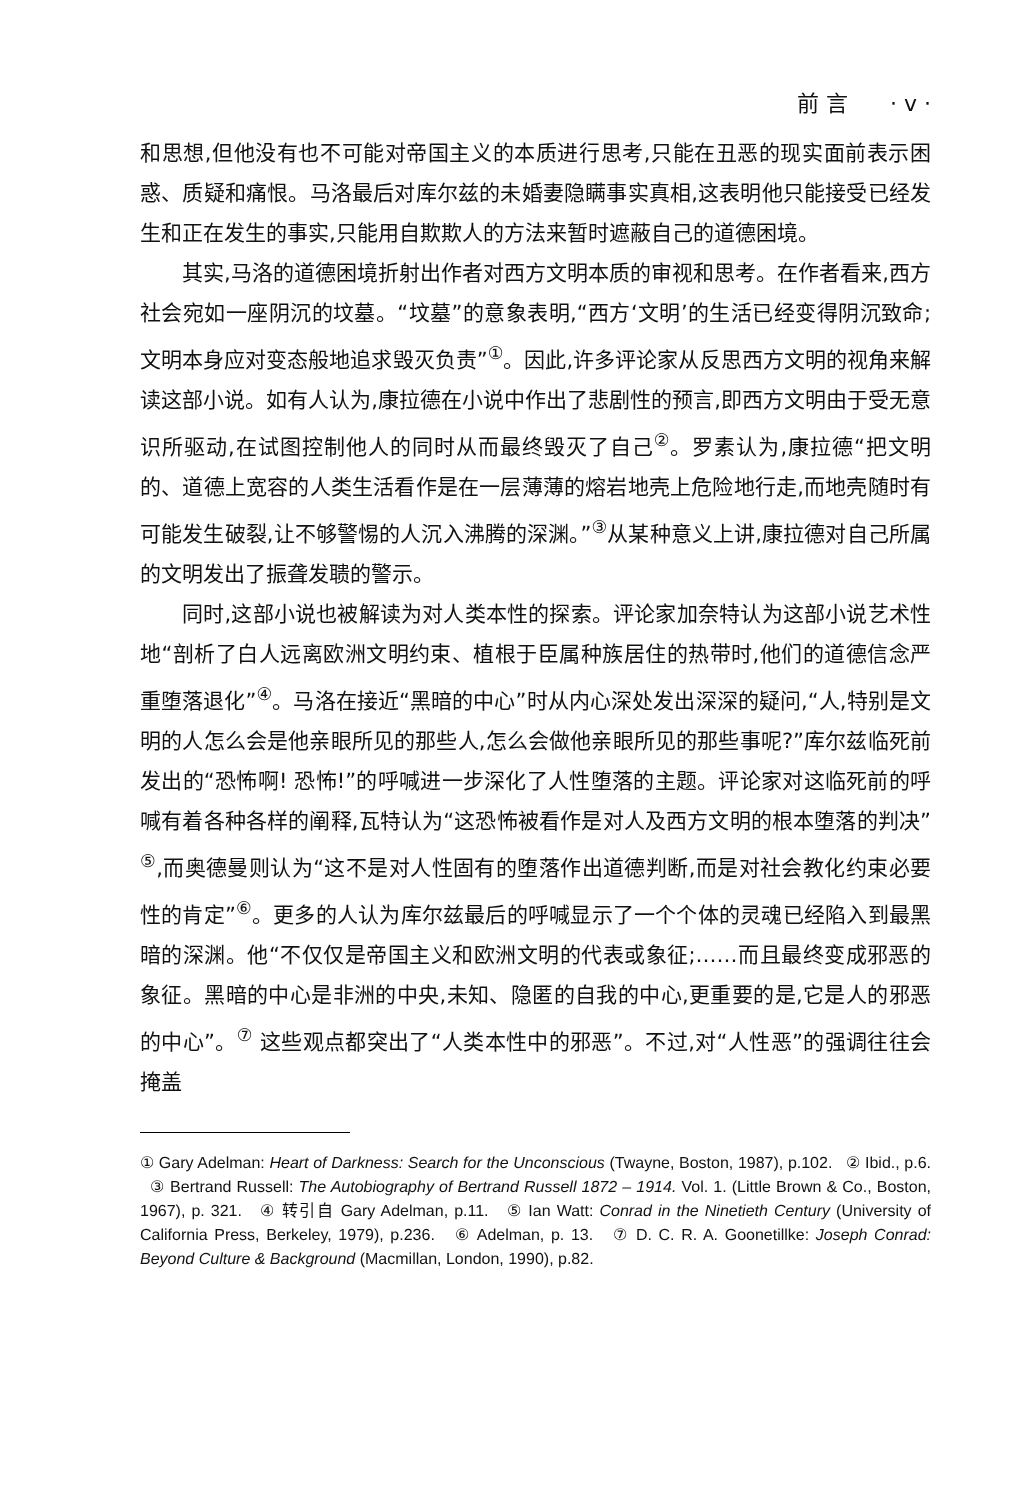前 言 · v ·
和思想,但他没有也不可能对帝国主义的本质进行思考,只能在丑恶的现实面前表示困惑、质疑和痛恨。马洛最后对库尔兹的未婚妻隐瞒事实真相,这表明他只能接受已经发生和正在发生的事实,只能用自欺欺人的方法来暂时遮蔽自己的道德困境。
其实,马洛的道德困境折射出作者对西方文明本质的审视和思考。在作者看来,西方社会宛如一座阴沉的坟墓。“坟墓”的意象表明,“西方‘文明’的生活已经变得阴沉致命;文明本身应对变态般地追求毁灭负责”<sup>①</sup>。因此,许多评论家从反思西方文明的视角来解读这部小说。如有人认为,康拉德在小说中作出了悲剧性的预言,即西方文明由于受无意识所驱动,在试图控制他人的同时从而最终毁灭了自己<sup>②</sup>。罗素认为,康拉德“把文明的、道德上宽容的人类生活看作是在一层薄薄的熔岩地壳上危险地行走,而地壳随时有可能发生破裂,让不够警惕的人沉入沸腾的深渊。”<sup>③</sup>从某种意义上讲,康拉德对自己所属的文明发出了振聋发聩的警示。
同时,这部小说也被解读为对人类本性的探索。评论家加奈特认为这部小说艺术性地“剖析了白人远离欧洲文明约束、植根于臣属种族居住的热带时,他们的道德信念严重堕落退化”<sup>④</sup>。马洛在接近“黑暗的中心”时从内心深处发出深深的疑问,“人,特别是文明的人怎么会是他亲眼所见的那些人,怎么会做他亲眼所见的那些事呢?”库尔兹临死前发出的“恐怖啊! 恐怖!”的呼喊进一步深化了人性堕落的主题。评论家对这临死前的呼喊有着各种各样的阐释,瓦特认为“这恐怖被看作是对人及西方文明的根本堕落的判决”<sup>⑤</sup>,而奥德曼则认为“这不是对人性固有的堕落作出道德判断,而是对社会教化约束必要性的肯定”<sup>⑥</sup>。更多的人认为库尔兹最后的呼喊显示了一个个体的灵魂已经陷入到最黑暗的深渊。他“不仅仅是帝国主义和欧洲文明的代表或象征;……而且最终变成邪恶的象征。黑暗的中心是非洲的中央,未知、隐匿的自我的中心,更重要的是,它是人的邪恶的中心”。<sup>⑦</sup> 这些观点都突出了“人类本性中的邪恶”。不过,对“人性恶”的强调往往会掩盖
① Gary Adelman: Heart of Darkness: Search for the Unconscious (Twayne, Boston, 1987), p.102. ② Ibid., p.6. ③ Bertrand Russell: The Autobiography of Bertrand Russell 1872 – 1914. Vol. 1. (Little Brown & Co., Boston, 1967), p. 321. ④ 转引自 Gary Adelman, p.11. ⑤ Ian Watt: Conrad in the Ninetieth Century (University of California Press, Berkeley, 1979), p.236. ⑥ Adelman, p. 13. ⑦ D. C. R. A. Goonetillke: Joseph Conrad: Beyond Culture & Background (Macmillan, London, 1990), p.82.